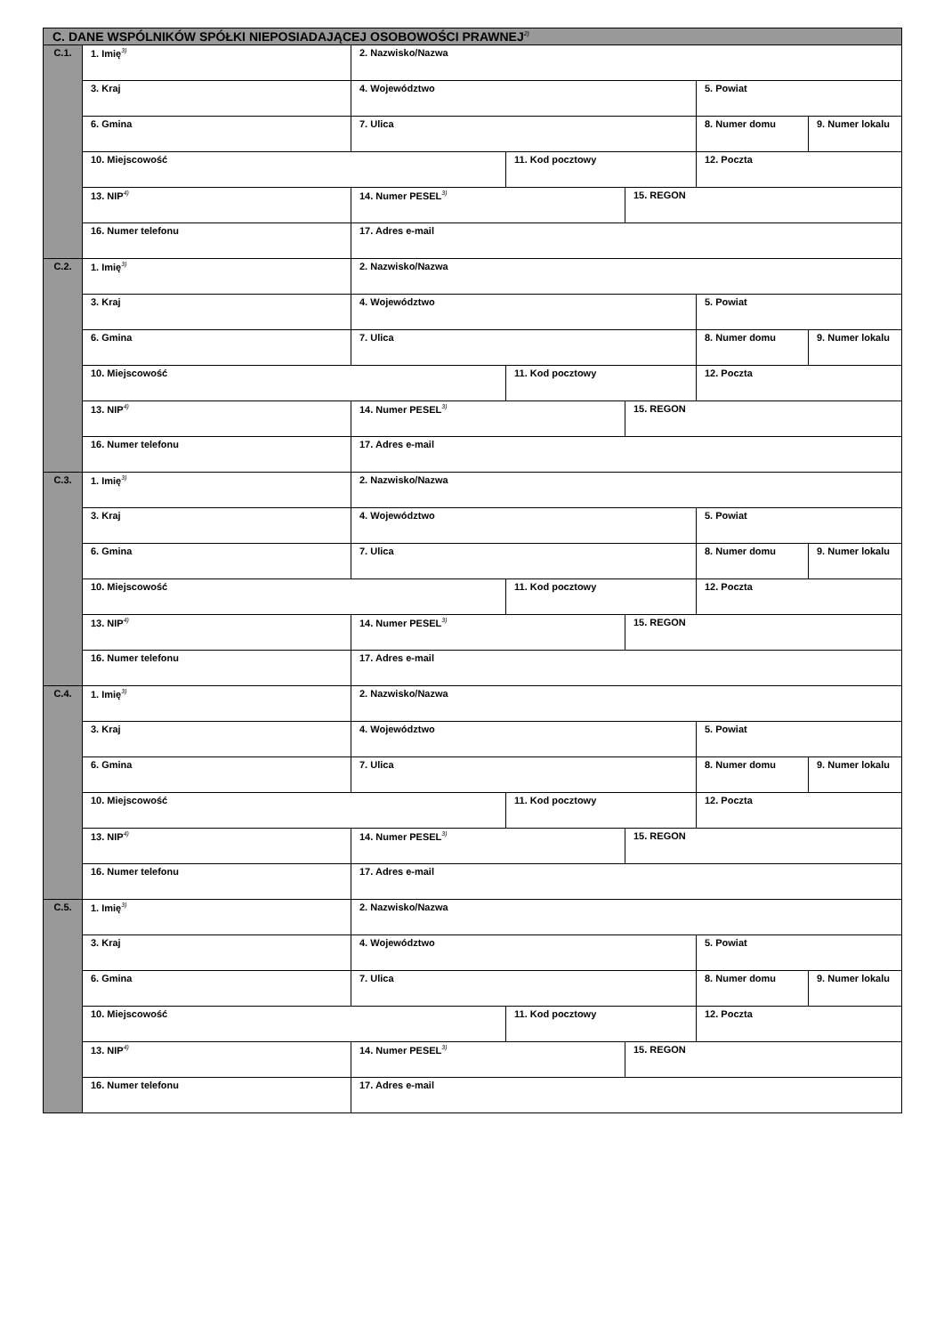| C. DANE WSPÓLNIKÓW SPÓŁKI NIEPOSIADAJĄCEJ OSOBOWOŚCI PRAWNEJ<sup>2)</sup> | | | | | | |
| --- | --- | --- | --- | --- | --- | --- |
| C.1. | 1. Imię<sup>3)</sup> | 2. Nazwisko/Nazwa | | | | |
| | 3. Kraj | 4. Województwo | | | 5. Powiat | |
| | 6. Gmina | 7. Ulica | | | 8. Numer domu | 9. Numer lokalu |
| | 10. Miejscowość | | 11. Kod pocztowy | | 12. Poczta | |
| | 13. NIP<sup>4)</sup> | 14. Numer PESEL<sup>3)</sup> | | 15. REGON | | |
| | 16. Numer telefonu | 17. Adres e-mail | | | | |
| C.2. | 1. Imię<sup>3)</sup> | 2. Nazwisko/Nazwa | | | | |
| | 3. Kraj | 4. Województwo | | | 5. Powiat | |
| | 6. Gmina | 7. Ulica | | | 8. Numer domu | 9. Numer lokalu |
| | 10. Miejscowość | | 11. Kod pocztowy | | 12. Poczta | |
| | 13. NIP<sup>4)</sup> | 14. Numer PESEL<sup>3)</sup> | | 15. REGON | | |
| | 16. Numer telefonu | 17. Adres e-mail | | | | |
| C.3. | 1. Imię<sup>3)</sup> | 2. Nazwisko/Nazwa | | | | |
| | 3. Kraj | 4. Województwo | | | 5. Powiat | |
| | 6. Gmina | 7. Ulica | | | 8. Numer domu | 9. Numer lokalu |
| | 10. Miejscowość | | 11. Kod pocztowy | | 12. Poczta | |
| | 13. NIP<sup>4)</sup> | 14. Numer PESEL<sup>3)</sup> | | 15. REGON | | |
| | 16. Numer telefonu | 17. Adres e-mail | | | | |
| C.4. | 1. Imię<sup>3)</sup> | 2. Nazwisko/Nazwa | | | | |
| | 3. Kraj | 4. Województwo | | | 5. Powiat | |
| | 6. Gmina | 7. Ulica | | | 8. Numer domu | 9. Numer lokalu |
| | 10. Miejscowość | | 11. Kod pocztowy | | 12. Poczta | |
| | 13. NIP<sup>4)</sup> | 14. Numer PESEL<sup>3)</sup> | | 15. REGON | | |
| | 16. Numer telefonu | 17. Adres e-mail | | | | |
| C.5. | 1. Imię<sup>3)</sup> | 2. Nazwisko/Nazwa | | | | |
| | 3. Kraj | 4. Województwo | | | 5. Powiat | |
| | 6. Gmina | 7. Ulica | | | 8. Numer domu | 9. Numer lokalu |
| | 10. Miejscowość | | 11. Kod pocztowy | | 12. Poczta | |
| | 13. NIP<sup>4)</sup> | 14. Numer PESEL<sup>3)</sup> | | 15. REGON | | |
| | 16. Numer telefonu | 17. Adres e-mail | | | | |